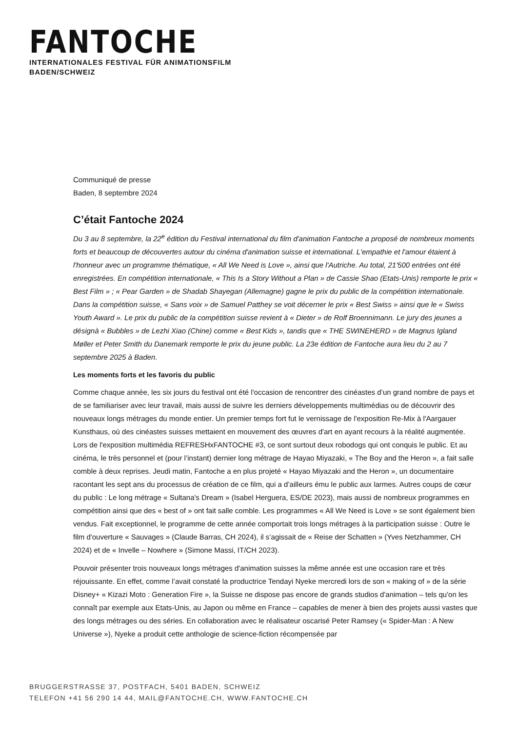FANTOCHE
INTERNATIONALES FESTIVAL FÜR ANIMATIONSFILM
BADEN/SCHWEIZ
Communiqué de presse
Baden, 8 septembre 2024
C’était Fantoche 2024
Du 3 au 8 septembre, la 22<sup>e</sup> édition du Festival international du film d'animation Fantoche a proposé de nombreux moments forts et beaucoup de découvertes autour du cinéma d'animation suisse et international. L'empathie et l'amour étaient à l'honneur avec un programme thématique, « All We Need is Love », ainsi que l'Autriche. Au total, 21'500 entrées ont été enregistrées. En compétition internationale, « This Is a Story Without a Plan » de Cassie Shao (Etats-Unis) remporte le prix « Best Film » ; « Pear Garden » de Shadab Shayegan (Allemagne) gagne le prix du public de la compétition internationale. Dans la compétition suisse, « Sans voix » de Samuel Patthey se voit décerner le prix « Best Swiss » ainsi que le « Swiss Youth Award ». Le prix du public de la compétition suisse revient à « Dieter » de Rolf Broennimann. Le jury des jeunes a désignà « Bubbles » de Lezhi Xiao (Chine) comme « Best Kids », tandis que « THE SWINEHERD » de Magnus Igland Møller et Peter Smith du Danemark remporte le prix du jeune public. La 23e édition de Fantoche aura lieu du 2 au 7 septembre 2025 à Baden.
Les moments forts et les favoris du public
Comme chaque année, les six jours du festival ont été l'occasion de rencontrer des cinéastes d’un grand nombre de pays et de se familiariser avec leur travail, mais aussi de suivre les derniers développements multimédias ou de découvrir des nouveaux longs métrages du monde entier. Un premier temps fort fut le vernissage de l'exposition Re-Mix à l'Aargauer Kunsthaus, où des cinéastes suisses mettaient en mouvement des œuvres d'art en ayant recours à la réalité augmentée. Lors de l'exposition multimédia REFRESHxFANTOCHE #3, ce sont surtout deux robodogs qui ont conquis le public. Et au cinéma, le très personnel et (pour l’instant) dernier long métrage de Hayao Miyazaki, « The Boy and the Heron », a fait salle comble à deux reprises. Jeudi matin, Fantoche a en plus projeté « Hayao Miyazaki and the Heron », un documentaire racontant les sept ans du processus de création de ce film, qui a d’ailleurs ému le public aux larmes. Autres coups de cœur du public : Le long métrage « Sultana's Dream » (Isabel Herguera, ES/DE 2023), mais aussi de nombreux programmes en compétition ainsi que des « best of » ont fait salle comble. Les programmes « All We Need is Love » se sont également bien vendus. Fait exceptionnel, le programme de cette année comportait trois longs métrages à la participation suisse : Outre le film d'ouverture « Sauvages » (Claude Barras, CH 2024), il s’agissait de « Reise der Schatten » (Yves Netzhammer, CH 2024) et de « Invelle – Nowhere » (Simone Massi, IT/CH 2023).
Pouvoir présenter trois nouveaux longs métrages d'animation suisses la même année est une occasion rare et très réjouissante. En effet, comme l’avait constaté la productrice Tendayi Nyeke mercredi lors de son « making of » de la série Disney+ « Kizazi Moto : Generation Fire », la Suisse ne dispose pas encore de grands studios d'animation – tels qu'on les connaît par exemple aux Etats-Unis, au Japon ou même en France – capables de mener à bien des projets aussi vastes que des longs métrages ou des séries. En collaboration avec le réalisateur oscarisé Peter Ramsey (« Spider-Man : A New Universe »), Nyeke a produit cette anthologie de science-fiction récompensée par
BRUGGERSTRASSE 37, POSTFACH, 5401 BADEN, SCHWEIZ
TELEFON +41 56 290 14 44, MAIL@FANTOCHE.CH, WWW.FANTOCHE.CH